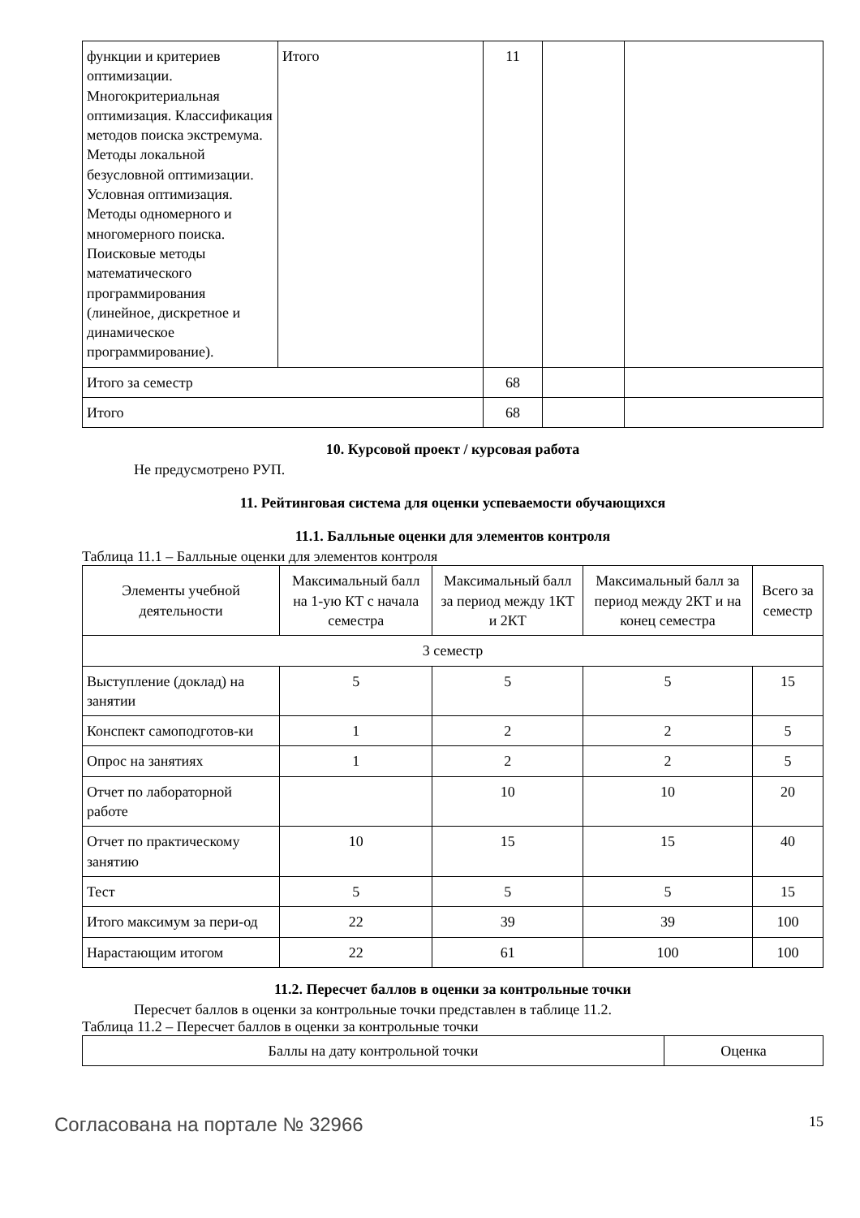| функции и критериев оптимизации. Многокритериальная оптимизация. Классификация методов поиска экстремума. Методы локальной безусловной оптимизации. Условная оптимизация. Методы одномерного и многомерного поиска. Поисковые методы математического программирования (линейное, дискретное и динамическое программирование). | Итого | 11 | | |
| Итого за семестр | | 68 | | |
| Итого | | 68 | | |
10. Курсовой проект / курсовая работа
Не предусмотрено РУП.
11. Рейтинговая система для оценки успеваемости обучающихся
11.1. Балльные оценки для элементов контроля
Таблица 11.1 – Балльные оценки для элементов контроля
| Элементы учебной деятельности | Максимальный балл на 1-ую КТ с начала семестра | Максимальный балл за период между 1КТ и 2КТ | Максимальный балл за период между 2КТ и на конец семестра | Всего за семестр |
| --- | --- | --- | --- | --- |
| 3 семестр | | | | |
| Выступление (доклад) на занятии | 5 | 5 | 5 | 15 |
| Конспект самоподготов-ки | 1 | 2 | 2 | 5 |
| Опрос на занятиях | 1 | 2 | 2 | 5 |
| Отчет по лабораторной работе | | 10 | 10 | 20 |
| Отчет по практическому занятию | 10 | 15 | 15 | 40 |
| Тест | 5 | 5 | 5 | 15 |
| Итого максимум за пери-од | 22 | 39 | 39 | 100 |
| Нарастающим итогом | 22 | 61 | 100 | 100 |
11.2. Пересчет баллов в оценки за контрольные точки
Пересчет баллов в оценки за контрольные точки представлен в таблице 11.2.
Таблица 11.2 – Пересчет баллов в оценки за контрольные точки
| Баллы на дату контрольной точки | Оценка |
Согласована на портале № 32966 15